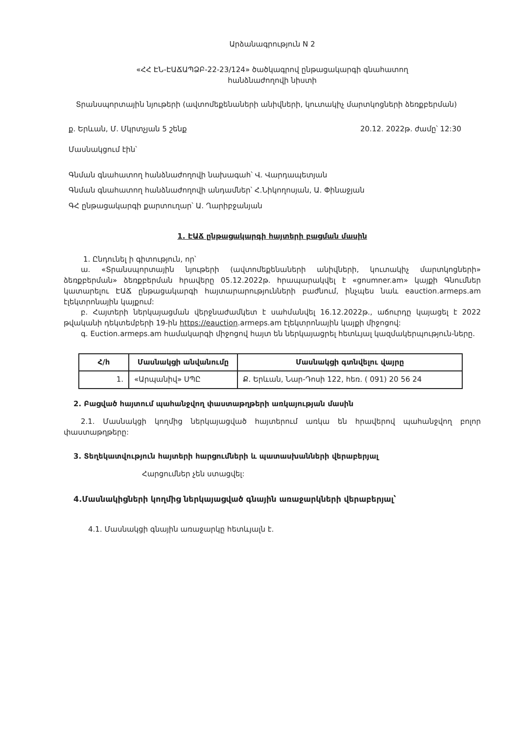Արձանագրություն N 2
«ՀՀ ԷՆ-ԷԱՃԱՊՁԲ-22-23/124» ծածկագրով ընթացակարգի գնահատող
հանձնաժողովի նիստի
Տրանսպորտային նյութերի (ավտոմեքենաների անիվների, կուտակիչ մարտկոցների ձեռքբերման)
ք. Երևան, Մ. Մկրտչյան 5 շենք 20.12. 2022թ. ժամը՝ 12:30
Մասնակցում էին՝
Գնման գնահատող հանձնաժողովի նախագահ՝ Վ. Վարդապետյան
Գնման գնահատող հանձնաժողովի անդամներ՝ Հ.Նիկողոսյան, Ա. Փինաջյան
ԳՀ ընթացակարգի քարտուղար՝ Ա. Ղարիբջանյան
1. ԷԱՃ ընթացակարգի հայտերի բացման մասին
1. Ընդունել ի գիտություն, որ՝
ա. «Տրանսպորտային նյութերի (ավտոմեքենաների անիվների, կուտակիչ մարտկոցների» ձեռքբերման» ձեռքբերման հրավերը 05.12.2022թ. հրապարակվել է «gnumner.am» կայքի Գնումներ կատարելու ԷԱՃ ընթացակարգի հայտարարությունների բաժնում, ինչպես նաև eauction.armeps.am էլեկտրոնային կայքում:
բ. Հայտերի ներկայացման վերջնաժամկետ է սահմանվել 16.12.2022թ., աճուրդը կայացել է 2022 թվականի դեկտեմբերի 19-ին https://eauction.armeps.am էլեկտրոնային կայքի միջոցով:
գ. Euction.armeps.am համակարգի միջոցով հայտ են ներկայացրել հետևյալ կազմակերպություն-ները.
| Հ/հ | Մասնակցի անվանումը | Մասնակցի գտնվելու վայրը |
| --- | --- | --- |
| 1. | «Արպանիվ» ՍՊԸ | Ք. Երևան, Նար-Դոսի 122, հեռ. ( 091) 20 56 24 |
2. Բացված հայտում պահանջվող փաստաթղթերի առկայության մասին
2.1. Մասնակցի կողմից ներկայացված հայտերում առկա են հրավերով պահանջվող բոլոր փաստաթղթերը:
3. Տեղեկատվություն հայտերի հարցումների և պատասխանների վերաբերյալ
Հարցումներ չեն ստացվել:
4.Մասնակիցների կողմից ներկայացված գնային առաջարկների վերաբերյալ՝
4.1. Մասնակցի գնային առաջարկը հետևյալն է.